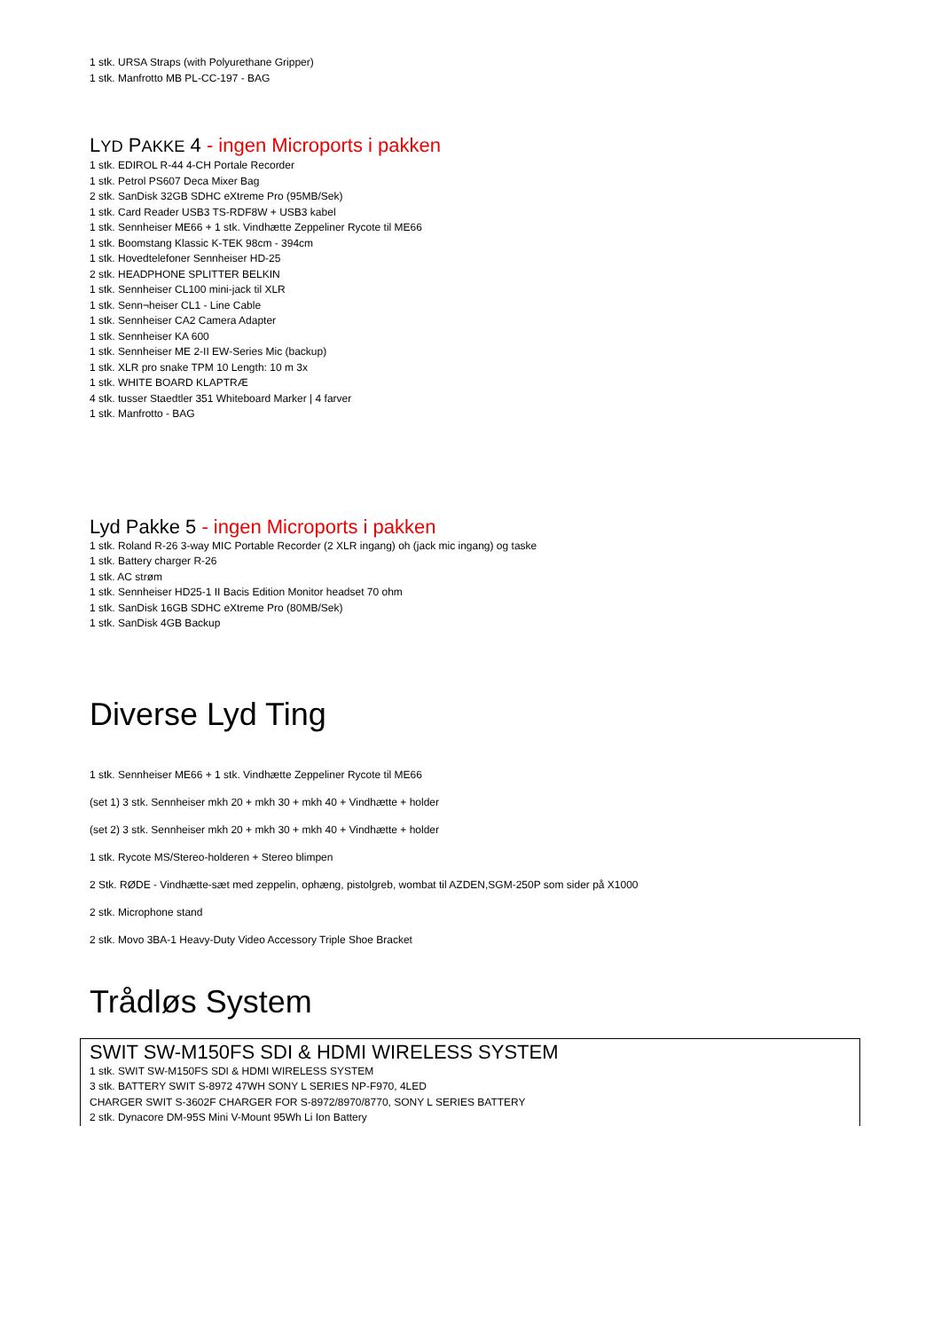1 stk. URSA Straps (with Polyurethane Gripper)
1 stk. Manfrotto MB PL-CC-197 - BAG
LYD PAKKE 4 - ingen Microports i pakken
1 stk. EDIROL R-44 4-CH Portale Recorder
1 stk. Petrol PS607 Deca Mixer Bag
2 stk. SanDisk 32GB SDHC eXtreme Pro (95MB/Sek)
1 stk. Card Reader USB3 TS-RDF8W + USB3 kabel
1 stk. Sennheiser ME66 + 1 stk. Vindhætte Zeppeliner Rycote til ME66
1 stk. Boomstang Klassic K-TEK 98cm - 394cm
1 stk. Hovedtelefoner Sennheiser HD-25
2 stk. HEADPHONE SPLITTER BELKIN
1 stk. Sennheiser CL100 mini-jack til XLR
1 stk. Senn¬heiser CL1 - Line Cable
1 stk. Sennheiser CA2 Camera Adapter
1 stk. Sennheiser KA 600
1 stk. Sennheiser ME 2-II EW-Series Mic (backup)
1 stk. XLR pro snake TPM 10 Length: 10 m 3x
1 stk. WHITE BOARD KLAPTRÆ
4 stk. tusser Staedtler 351 Whiteboard Marker | 4 farver
1 stk. Manfrotto - BAG
Lyd Pakke 5 - ingen Microports i pakken
1 stk. Roland R-26 3-way MIC Portable Recorder (2 XLR ingang) oh (jack mic ingang) og taske
1 stk. Battery charger R-26
1 stk. AC strøm
1 stk. Sennheiser HD25-1 II Bacis Edition Monitor headset 70 ohm
1 stk. SanDisk 16GB SDHC eXtreme Pro (80MB/Sek)
1 stk. SanDisk 4GB Backup
Diverse Lyd Ting
1 stk. Sennheiser ME66 + 1 stk. Vindhætte Zeppeliner Rycote til ME66
(set 1) 3 stk. Sennheiser mkh 20 + mkh 30 + mkh 40 + Vindhætte + holder
(set 2) 3 stk. Sennheiser mkh 20 + mkh 30 + mkh 40 + Vindhætte + holder
1 stk. Rycote MS/Stereo-holderen + Stereo blimpen
2 Stk. RØDE - Vindhætte-sæt med zeppelin, ophæng, pistolgreb, wombat til AZDEN,SGM-250P som sider på X1000
2 stk. Microphone stand
2 stk. Movo 3BA-1 Heavy-Duty Video Accessory Triple Shoe Bracket
Trådløs System
SWIT SW-M150FS SDI & HDMI WIRELESS SYSTEM
1 stk. SWIT SW-M150FS SDI & HDMI WIRELESS SYSTEM
3 stk. BATTERY SWIT S-8972 47WH SONY L SERIES NP-F970, 4LED
CHARGER SWIT S-3602F CHARGER FOR S-8972/8970/8770, SONY L SERIES BATTERY
2 stk. Dynacore DM-95S Mini V-Mount 95Wh Li Ion Battery